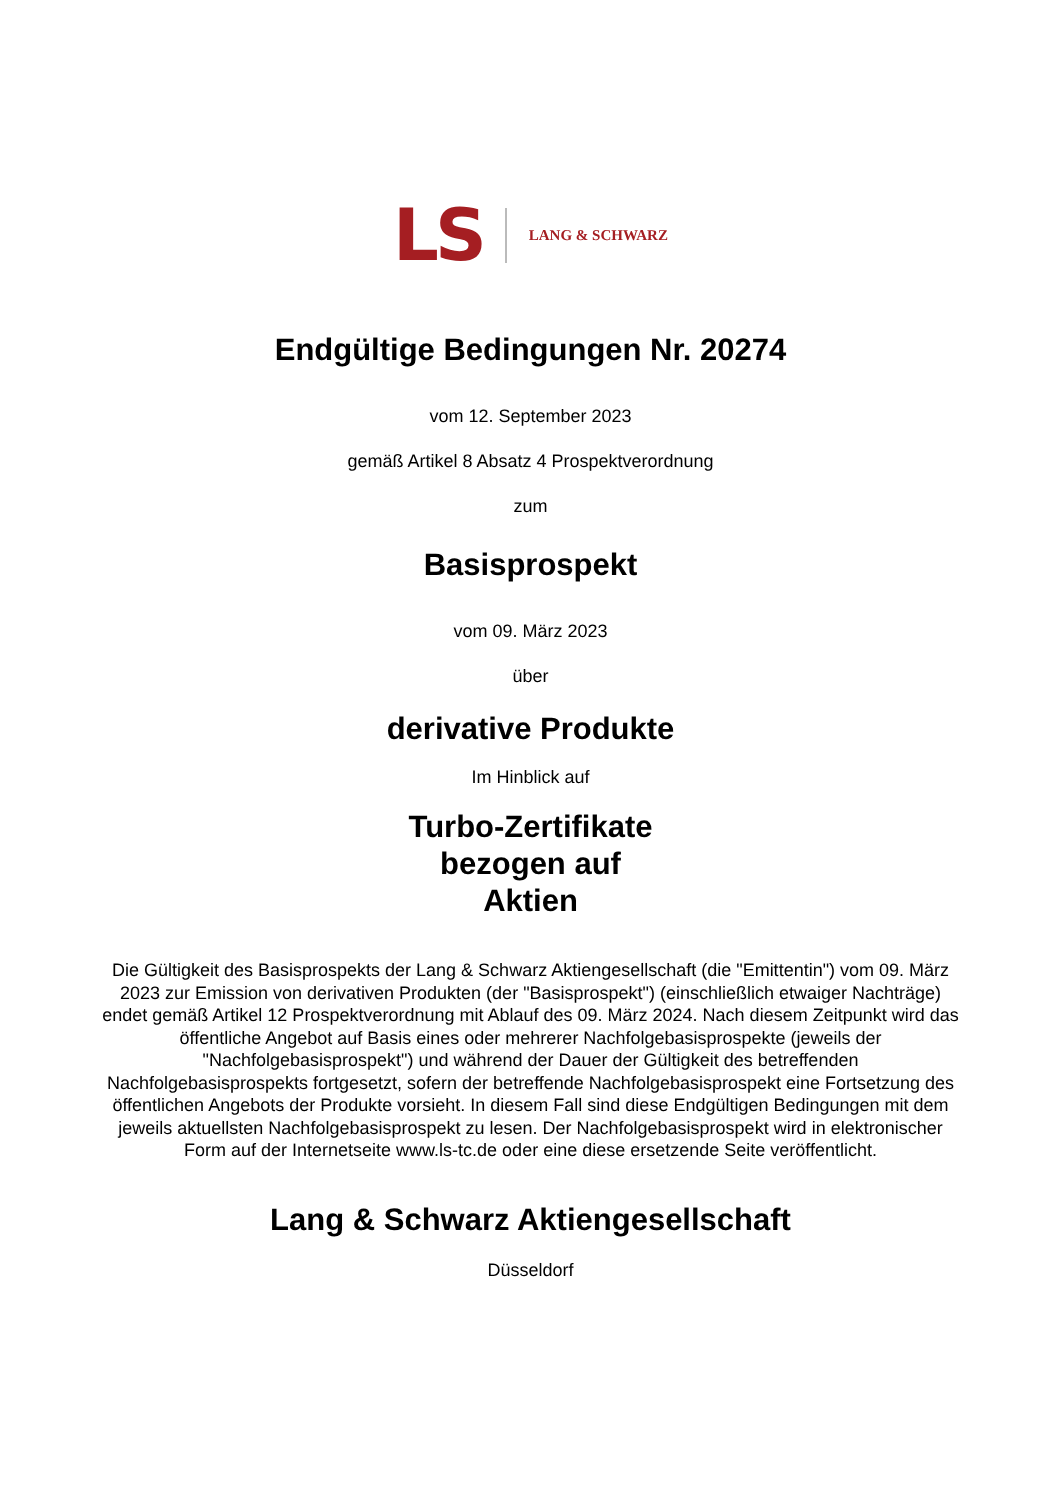LS LANG & SCHWARZ
Endgültige Bedingungen Nr. 20274
vom 12. September 2023
gemäß Artikel 8 Absatz 4 Prospektverordnung
zum
Basisprospekt
vom 09. März 2023
über
derivative Produkte
Im Hinblick auf
Turbo-Zertifikate
bezogen auf
Aktien
Die Gültigkeit des Basisprospekts der Lang & Schwarz Aktiengesellschaft (die "Emittentin") vom 09. März 2023 zur Emission von derivativen Produkten (der "Basisprospekt") (einschließlich etwaiger Nachträge) endet gemäß Artikel 12 Prospektverordnung mit Ablauf des 09. März 2024. Nach diesem Zeitpunkt wird das öffentliche Angebot auf Basis eines oder mehrerer Nachfolgebasisprospekte (jeweils der "Nachfolgebasisprospekt") und während der Dauer der Gültigkeit des betreffenden Nachfolgebasisprospekts fortgesetzt, sofern der betreffende Nachfolgebasisprospekt eine Fortsetzung des öffentlichen Angebots der Produkte vorsieht. In diesem Fall sind diese Endgültigen Bedingungen mit dem jeweils aktuellsten Nachfolgebasisprospekt zu lesen. Der Nachfolgebasisprospekt wird in elektronischer Form auf der Internetseite www.ls-tc.de oder eine diese ersetzende Seite veröffentlicht.
Lang & Schwarz Aktiengesellschaft
Düsseldorf